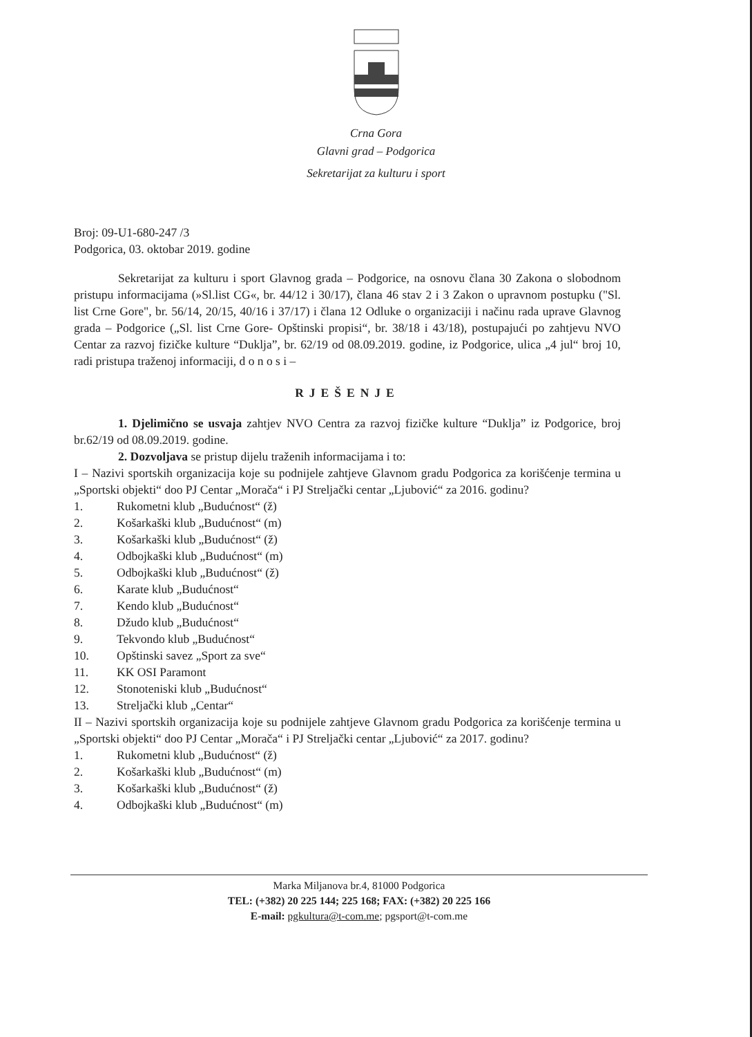Crna Gora
Glavni grad – Podgorica
Sekretarijat za kulturu i sport
Broj: 09-U1-680-247 /3
Podgorica, 03. oktobar 2019. godine
Sekretarijat za kulturu i sport Glavnog grada – Podgorice, na osnovu člana 30 Zakona o slobodnom pristupu informacijama (»Sl.list CG«, br. 44/12 i 30/17), člana 46 stav 2 i 3 Zakon o upravnom postupku ("Sl. list Crne Gore", br. 56/14, 20/15, 40/16 i 37/17) i člana 12 Odluke o organizaciji i načinu rada uprave Glavnog grada – Podgorice („Sl. list Crne Gore- Opštinski propisi“, br. 38/18 i 43/18), postupajući po zahtjevu NVO Centar za razvoj fizičke kulture “Duklja”, br. 62/19 od 08.09.2019. godine, iz Podgorice, ulica „4 jul“ broj 10, radi pristupa traženoj informaciji, d o n o s i –
RJEŠENJE
1. Djelimično se usvaja zahtjev NVO Centra za razvoj fizičke kulture “Duklja” iz Podgorice, broj br.62/19 od 08.09.2019. godine.
2. Dozvoljava se pristup dijelu traženih informacijama i to:
I – Nazivi sportskih organizacija koje su podnijele zahtjeve Glavnom gradu Podgorica za korišćenje termina u „Sportski objekti“ doo PJ Centar „Morača“ i PJ Streljački centar „Ljubović“ za 2016. godinu?
1. Rukometni klub „Budućnost“ (ž)
2. Košarkaški klub „Budućnost“ (m)
3. Košarkaški klub „Budućnost“ (ž)
4. Odbojkaški klub „Budućnost“ (m)
5. Odbojkaški klub „Budućnost“ (ž)
6. Karate klub „Budućnost“
7. Kendo klub „Budućnost“
8. Džudo klub „Budućnost“
9. Tekvondo klub „Budućnost“
10. Opštinski savez „Sport za sve“
11. KK OSI Paramont
12. Stonoteniski klub „Budućnost“
13. Streljački klub „Centar“
II – Nazivi sportskih organizacija koje su podnijele zahtjeve Glavnom gradu Podgorica za korišćenje termina u „Sportski objekti“ doo PJ Centar „Morača“ i PJ Streljački centar „Ljubović“ za 2017. godinu?
1. Rukometni klub „Budućnost“ (ž)
2. Košarkaški klub „Budućnost“ (m)
3. Košarkaški klub „Budućnost“ (ž)
4. Odbojkaški klub „Budućnost“ (m)
Marka Miljanova br.4, 81000 Podgorica
TEL: (+382) 20 225 144; 225 168; FAX: (+382) 20 225 166
E-mail: pgkultura@t-com.me; pgsport@t-com.me